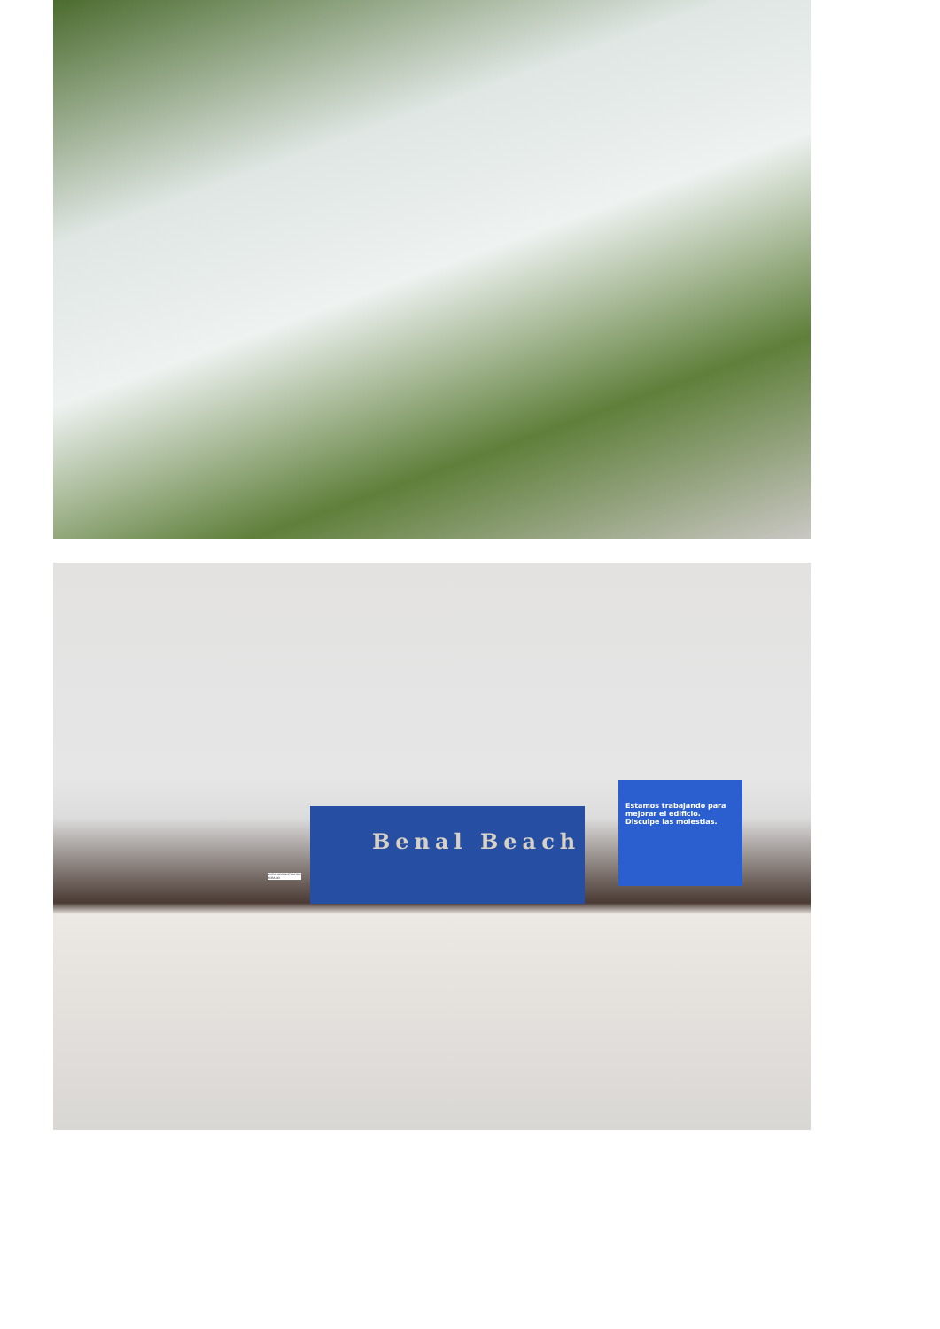Benal Beach
Estamos trabajando para mejorar el edificio. Disculpe las molestias.
NUEVA ADMINISTRACIÓN HORARIO